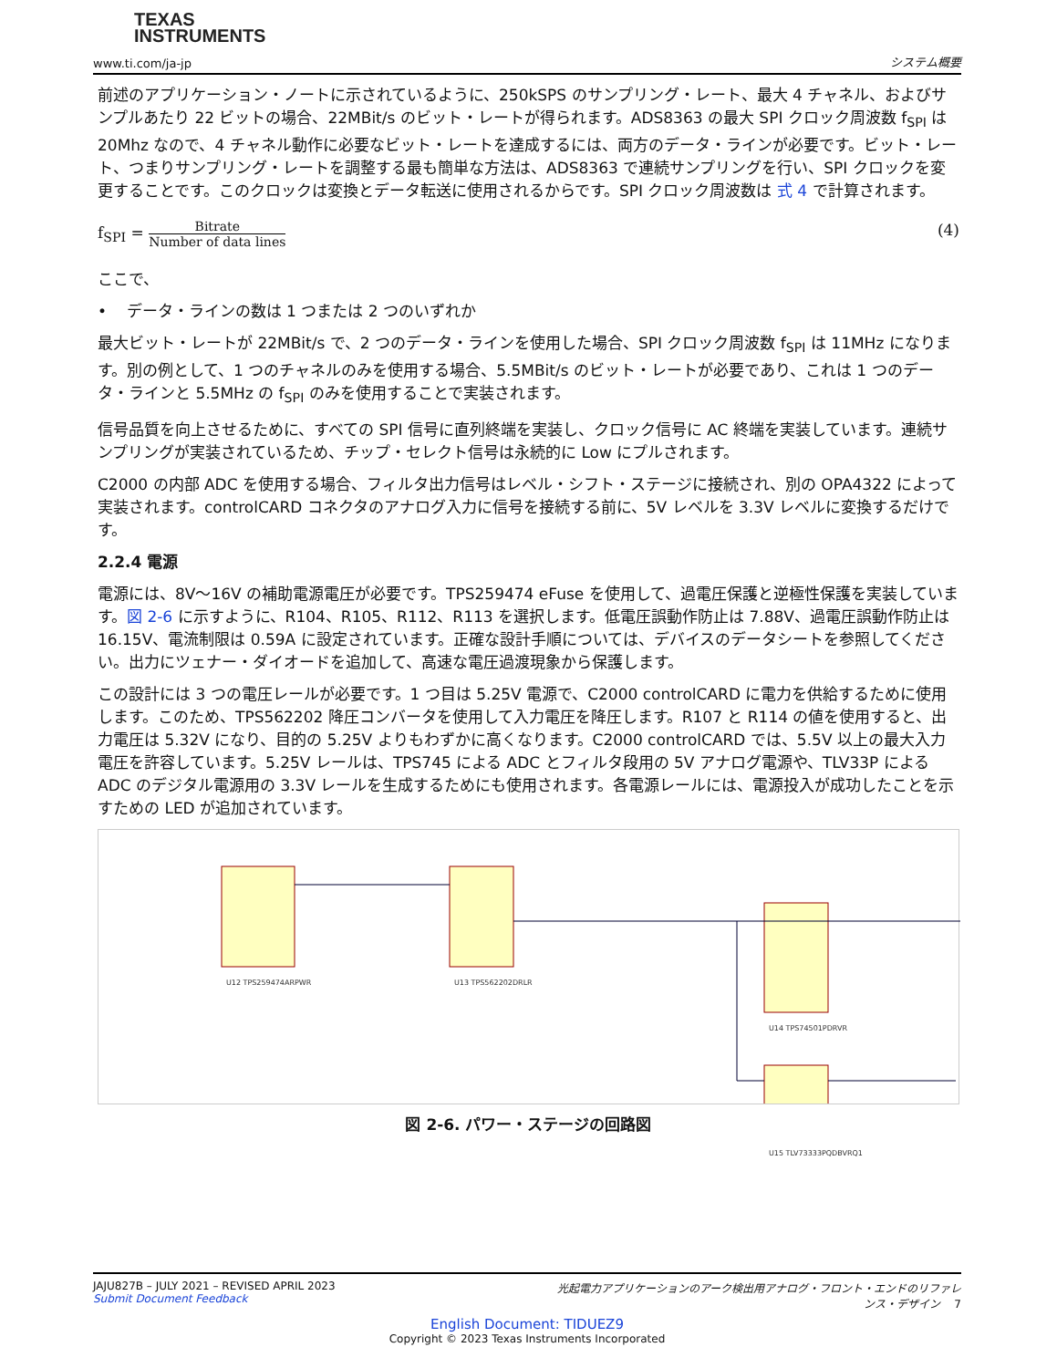TEXAS
INSTRUMENTS
www.ti.com/ja-jp システム概要
前述のアプリケーション・ノートに示されているように、250kSPS のサンプリング・レート、最大 4 チャネル、およびサンプルあたり 22 ビットの場合、22MBit/s のビット・レートが得られます。ADS8363 の最大 SPI クロック周波数 f<sub>SPI</sub> は 20Mhz なので、4 チャネル動作に必要なビット・レートを達成するには、両方のデータ・ラインが必要です。ビット・レート、つまりサンプリング・レートを調整する最も簡単な方法は、ADS8363 で連続サンプリングを行い、SPI クロックを変更することです。このクロックは変換とデータ転送に使用されるからです。SPI クロック周波数は 式 4 で計算されます。
f<sub>SPI</sub> = Bitrate Number of data lines
(4)
ここで、
• データ・ラインの数は 1 つまたは 2 つのいずれか
最大ビット・レートが 22MBit/s で、2 つのデータ・ラインを使用した場合、SPI クロック周波数 f<sub>SPI</sub> は 11MHz になります。別の例として、1 つのチャネルのみを使用する場合、5.5MBit/s のビット・レートが必要であり、これは 1 つのデータ・ラインと 5.5MHz の f<sub>SPI</sub> のみを使用することで実装されます。
信号品質を向上させるために、すべての SPI 信号に直列終端を実装し、クロック信号に AC 終端を実装しています。連続サンプリングが実装されているため、チップ・セレクト信号は永続的に Low にプルされます。
C2000 の内部 ADC を使用する場合、フィルタ出力信号はレベル・シフト・ステージに接続され、別の OPA4322 によって実装されます。controlCARD コネクタのアナログ入力に信号を接続する前に、5V レベルを 3.3V レベルに変換するだけです。
2.2.4 電源
電源には、8V～16V の補助電源電圧が必要です。TPS259474 eFuse を使用して、過電圧保護と逆極性保護を実装しています。図 2-6 に示すように、R104、R105、R112、R113 を選択します。低電圧誤動作防止は 7.88V、過電圧誤動作防止は 16.15V、電流制限は 0.59A に設定されています。正確な設計手順については、デバイスのデータシートを参照してください。出力にツェナー・ダイオードを追加して、高速な電圧過渡現象から保護します。
この設計には 3 つの電圧レールが必要です。1 つ目は 5.25V 電源で、C2000 controlCARD に電力を供給するために使用します。このため、TPS562202 降圧コンバータを使用して入力電圧を降圧します。R107 と R114 の値を使用すると、出力電圧は 5.32V になり、目的の 5.25V よりもわずかに高くなります。C2000 controlCARD では、5.5V 以上の最大入力電圧を許容しています。5.25V レールは、TPS745 による ADC とフィルタ段用の 5V アナログ電源や、TLV33P による ADC のデジタル電源用の 3.3V レールを生成するためにも使用されます。各電源レールには、電源投入が成功したことを示すための LED が追加されています。
U12 TPS259474ARPWR U13 TPS562202DRLR
U14 TPS74501PDRVR
U15 TLV73333PQDBVRQ1
図 2-6. パワー・ステージの回路図
JAJU827B – JULY 2021 – REVISED APRIL 2023
Submit Document Feedback
光起電力アプリケーションのアーク検出用アナログ・フロント・エンドのリファレンス・デザイン 7
English Document: TIDUEZ9
Copyright © 2023 Texas Instruments Incorporated